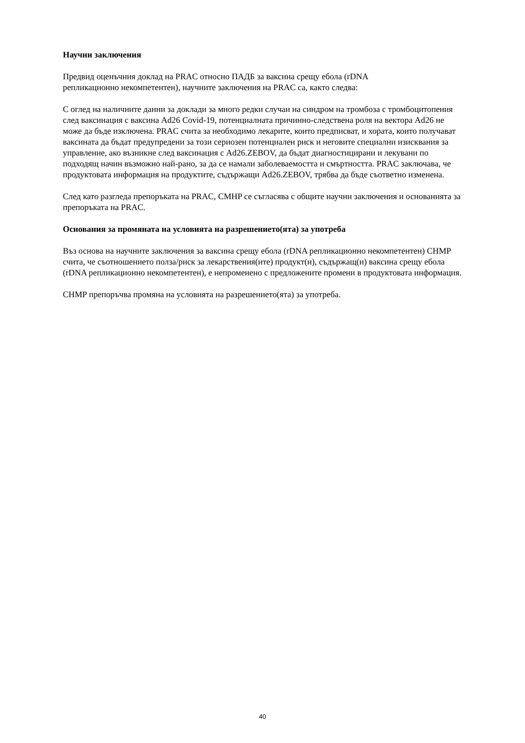Научни заключения
Предвид оценъчния доклад на PRAC относно ПАДБ за ваксина срещу ебола (rDNA
репликационно некомпетентен), научните заключения на PRAC са, както следва:
С оглед на наличните данни за доклади за много редки случаи на синдром на тромбоза с тромбоцитопения след ваксинация с ваксина Ad26 Covid-19, потенциалната причинно-следствена роля на вектора Ad26 не може да бъде изключена. PRAC счита за необходимо лекарите, които предписват, и хората, които получават ваксината да бъдат предупредени за този сериозен потенциален риск и неговите специални изисквания за управление, ако възникне след ваксинация с Ad26.ZEBOV, да бъдат диагностицирани и лекувани по подходящ начин възможно най-рано, за да се намали заболеваемостта и смъртността. PRAC заключава, че продуктовата информация на продуктите, съдържащи Ad26.ZEBOV, трябва да бъде съответно изменена.
След като разгледа препоръката на PRAC, CMHP се съгласява с общите научни заключения и основанията за препоръката на PRAC.
Основания за промяната на условията на разрешението(ята) за употреба
Въз основа на научните заключения за ваксина срещу ебола (rDNA репликационно некомпетентен) CHMP счита, че съотношението полза/риск за лекарствения(ите) продукт(и), съдържащ(и) ваксина срещу ебола (rDNA репликационно некомпетентен), е непроменено с предложените промени в продуктовата информация.
CHMP препоръчва промяна на условията на разрешението(ята) за употреба.
40